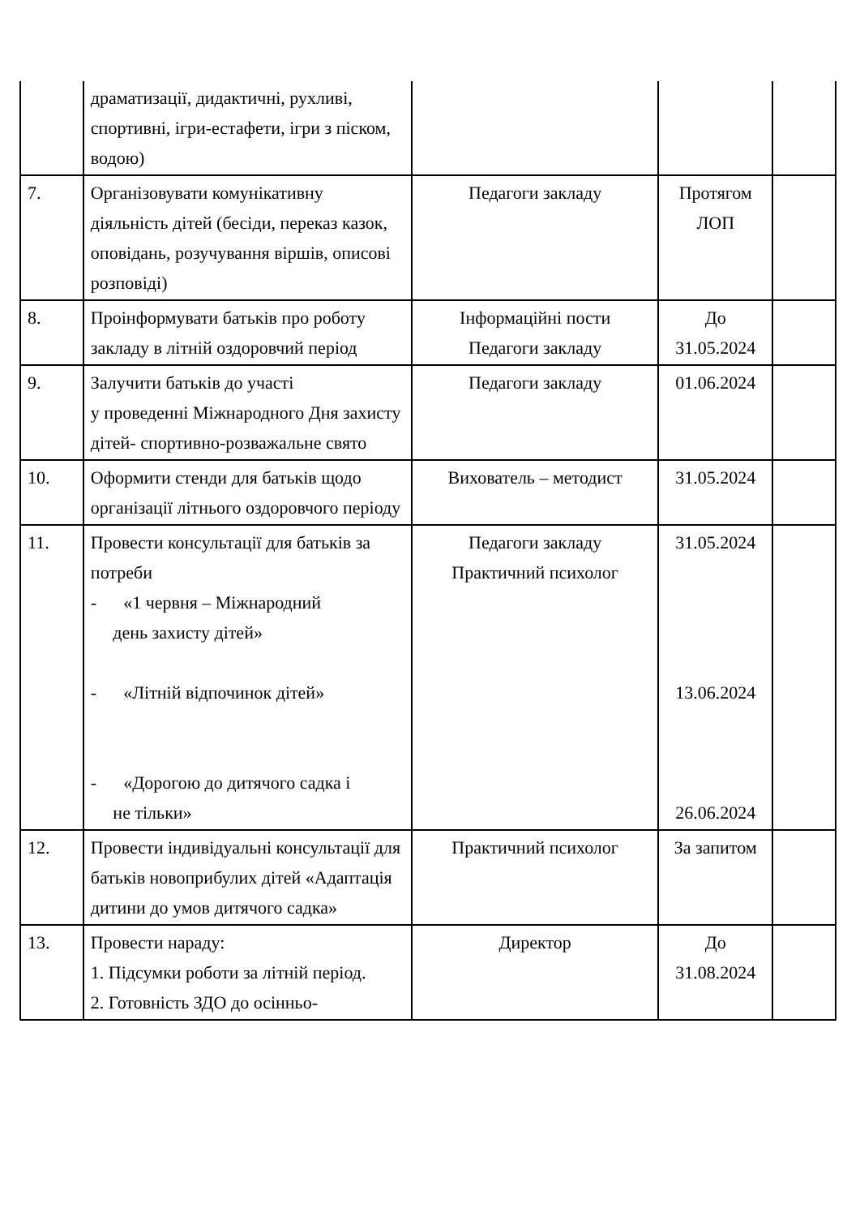| | драматизації, дидактичні, рухливі, спортивні, ігри-естафети, ігри з піском, водою) | | | |
| 7. | Організовувати комунікативну діяльність дітей (бесіди, переказ казок, оповідань, розучування віршів, описові розповіді) | Педагоги закладу | Протягом ЛОП | |
| 8. | Проінформувати батьків про роботу закладу в літній оздоровчий період | Інформаційні пости Педагоги закладу | До 31.05.2024 | |
| 9. | Залучити батьків до участі у проведенні Міжнародного Дня захисту дітей- спортивно-розважальне свято | Педагоги закладу | 01.06.2024 | |
| 10. | Оформити стенди для батьків щодо організації літнього оздоровчого періоду | Вихователь – методист | 31.05.2024 | |
| 11. | Провести консультації для батьків за потреби - «1 червня – Міжнародний день захисту дітей» - «Літній відпочинок дітей» - «Дорогою до дитячого садка і не тільки» | Педагоги закладу Практичний психолог | 31.05.2024 13.06.2024 26.06.2024 | |
| 12. | Провести індивідуальні консультації для батьків новоприбулих дітей «Адаптація дитини до умов дитячого садка» | Практичний психолог | За запитом | |
| 13. | Провести нараду: 1. Підсумки роботи за літній період. 2. Готовність ЗДО до осінньо- | Директор | До 31.08.2024 | |